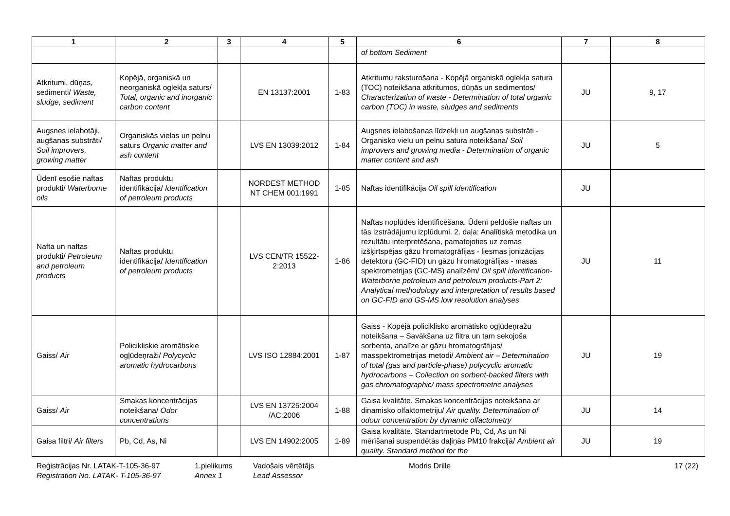| 1 | 2 | 3 | 4 | 5 | 6 | 7 | 8 |
| --- | --- | --- | --- | --- | --- | --- | --- |
| | | | | | of bottom Sediment | | |
| Atkritumi, dūņas, sedimenti/ Waste, sludge, sediment | Kopējā, organiskā un neorganiskā oglekļa saturs/ Total, organic and inorganic carbon content | | EN 13137:2001 | 1-83 | Atkritumu raksturošana - Kopējā organiskā oglekļa satura (TOC) noteikšana atkritumos, dūņās un sedimentos/ Characterization of waste - Determination of total organic carbon (TOC) in waste, sludges and sediments | JU | 9, 17 |
| Augsnes ielabotāji, augšanas substrāti/ Soil improvers, growing matter | Organiskās vielas un pelnu saturs Organic matter and ash content | | LVS EN 13039:2012 | 1-84 | Augsnes ielabošanas līdzekļi un augšanas substrāti - Organisko vielu un pelnu satura noteikšana/ Soil improvers and growing media - Determination of organic matter content and ash | JU | 5 |
| Ūdenī esošie naftas produkti/ Waterborne oils | Naftas produktu identifikācija/ Identification of petroleum products | | NORDEST METHOD NT CHEM 001:1991 | 1-85 | Naftas identifikācija Oil spill identification | JU | |
| Nafta un naftas produkti/ Petroleum and petroleum products | Naftas produktu identifikācija/ Identification of petroleum products | | LVS CEN/TR 15522-2:2013 | 1-86 | Naftas noplūdes identificēšana. Ūdenī peldošie naftas un tās izstrādājumu izplūdumi. 2. daļa: Analītiskā metodika un rezultātu interpretēšana, pamatojoties uz zemas izšķirtspējas gāzu hromatogrāfijas - liesmas jonizācijas detektoru (GC-FID) un gāzu hromatogrāfijas - masas spektrometrijas (GC-MS) analīzēm/ Oil spill identification-Waterborne petroleum and petroleum products-Part 2: Analytical methodology and interpretation of results based on GC-FID and GS-MS low resolution analyses | JU | 11 |
| Gaiss/ Air | Policikliskie aromātiskie ogļūdeņraži/ Polycyclic aromatic hydrocarbons | | LVS ISO 12884:2001 | 1-87 | Gaiss - Kopējā policiklisko aromātisko ogļūdeņražu noteikšana – Savākšana uz filtra un tam sekojoša sorbenta, analīze ar gāzu hromatogrāfijas/ masspektrometrijas metodi/ Ambient air – Determination of total (gas and particle-phase) polycyclic aromatic hydrocarbons – Collection on sorbent-backed filters with gas chromatographic/ mass spectrometric analyses | JU | 19 |
| Gaiss/ Air | Smakas koncentrācijas noteikšana/ Odor concentrations | | LVS EN 13725:2004 /AC:2006 | 1-88 | Gaisa kvalitāte. Smakas koncentrācijas noteikšana ar dinamisko olfaktometriju/ Air quality. Determination of odour concentration by dynamic olfactometry | JU | 14 |
| Gaisa filtri/ Air filters | Pb, Cd, As, Ni | | LVS EN 14902:2005 | 1-89 | Gaisa kvalitāte. Standartmetode Pb, Cd, As un Ni mērīšanai suspendētās daļiņās PM10 frakcijā/ Ambient air quality. Standard method for the | JU | 19 |
Reģistrācijas Nr. LATAK-T-105-36-97
Registration No. LATAK- T-105-36-97
1.pielikums
Annex 1
Vadošais vērtētājs
Lead Assessor
Modris Drille 17 (22)